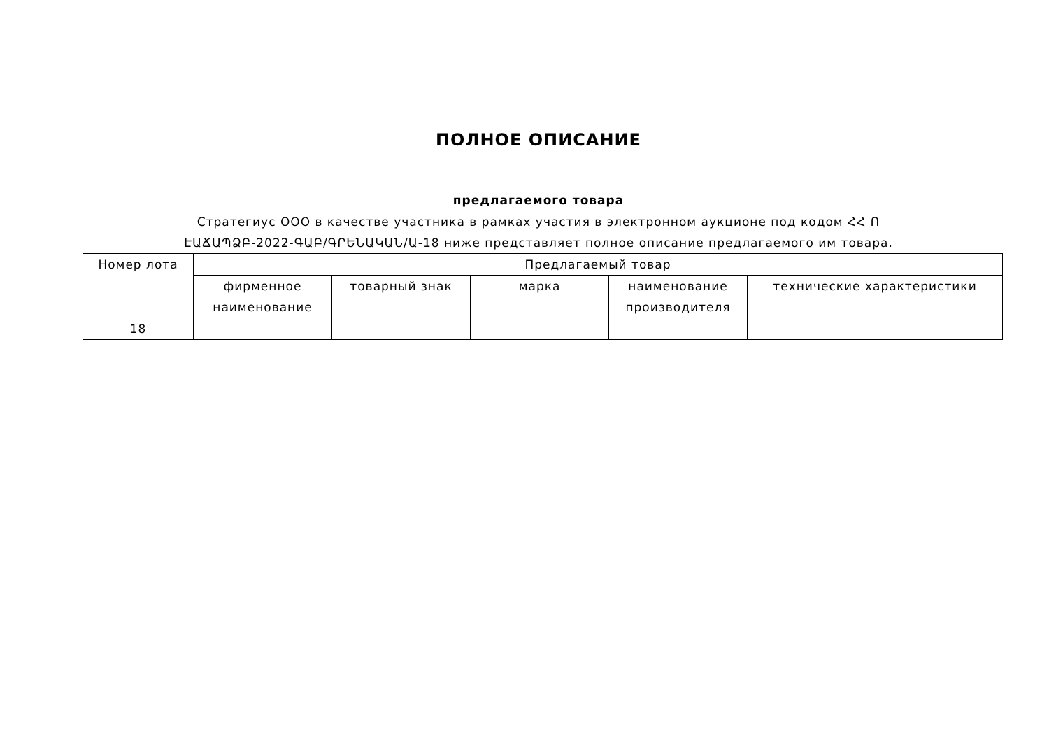ПОЛНОЕ ОПИСАНИЕ
предлагаемого товара
Стратегиус ООО в качестве участника в рамках участия в электронном аукционе под кодом ՀՀ Ո
ԷԱՃԱՊՁԲ-2022-ԳԱԲ/ԳՐԵՆԱԿԱՆ/Ա-18 ниже представляет полное описание предлагаемого им товара.
| Номер лота | Предлагаемый товар | | | | |
| --- | --- | --- | --- | --- | --- |
| | фирменное наименование | товарный знак | марка | наименование производителя | технические характеристики |
| 18 | | | | | |